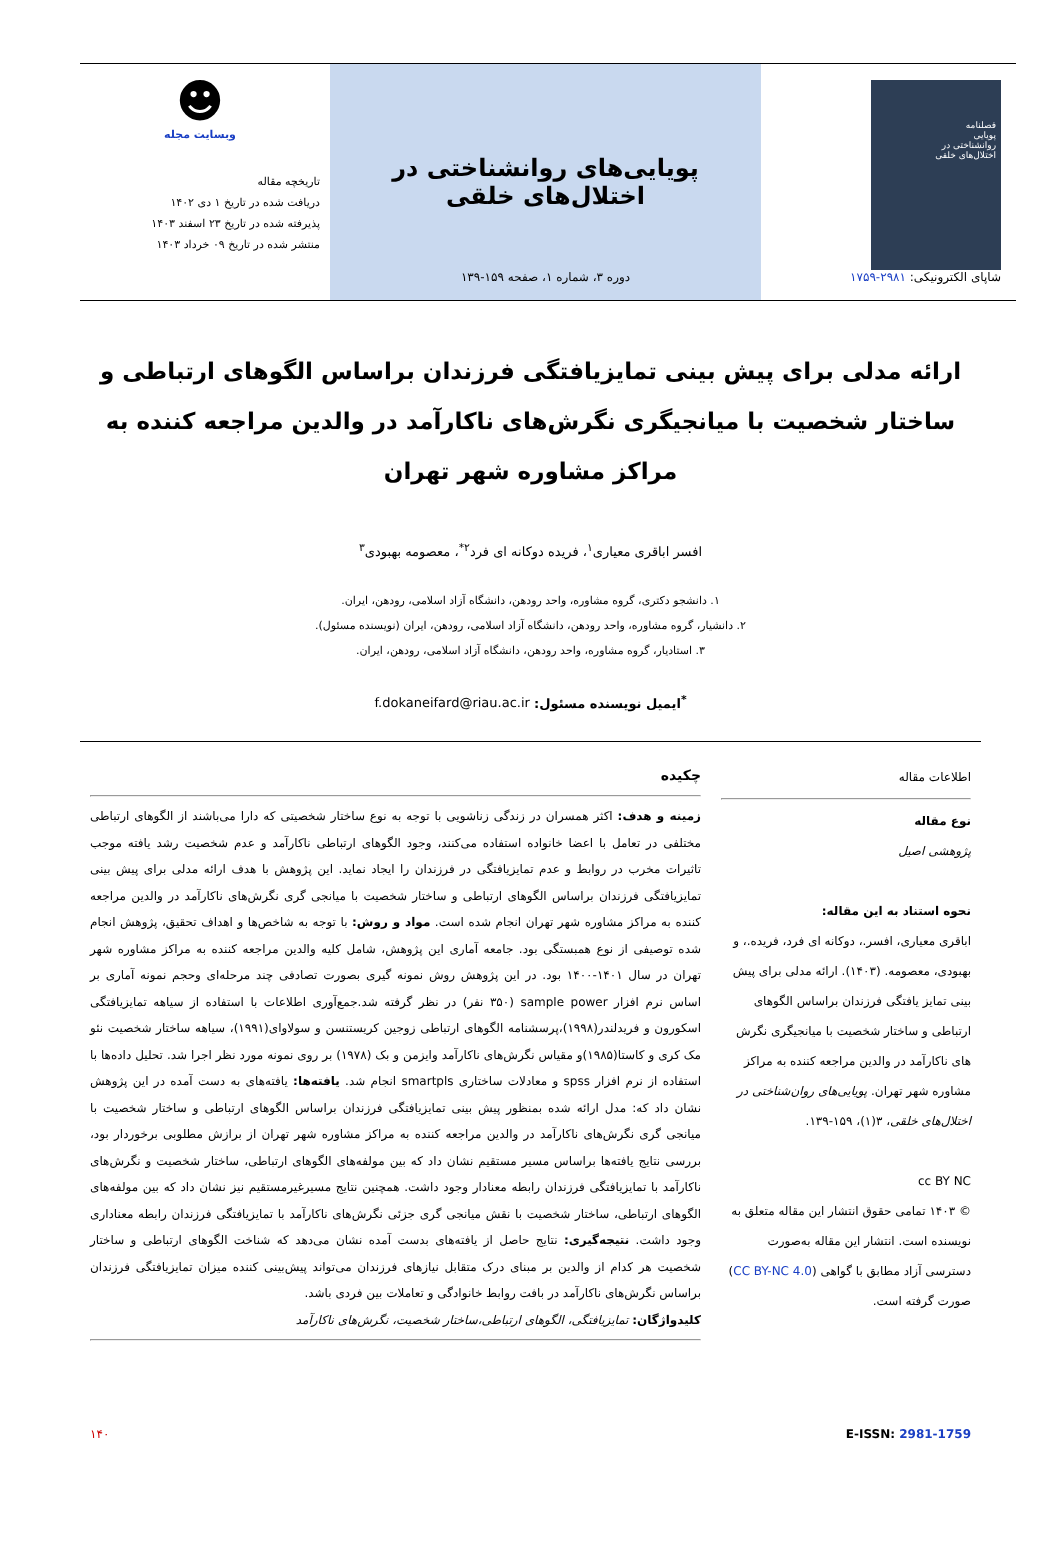فصلنامه
پویایی
روانشناختی در
اختلال‌های خلقی
شاپای الکترونیکی: ۲۹۸۱-۱۷۵۹
پویایی‌های روانشناختی در اختلال‌های خلقی
دوره ۳، شماره ۱، صفحه ۱۵۹-۱۳۹
☻
وبسایت مجله
تاریخچه مقاله
دریافت شده در تاریخ ۱ دی ۱۴۰۲
پذیرفته شده در تاریخ ۲۳ اسفند ۱۴۰۳
منتشر شده در تاریخ ۰۹ خرداد ۱۴۰۳
ارائه مدلی برای پیش بینی تمایزیافتگی فرزندان براساس الگوهای ارتباطی و ساختار شخصیت با میانجیگری نگرش‌های ناکارآمد در والدین مراجعه کننده به مراکز مشاوره شهر تهران
افسر اباقری معیاری<sup>۱</sup>، فریده دوکانه ای فرد<sup>۲*</sup>، معصومه بهبودی<sup>۳</sup>
۱. دانشجو دکتری، گروه مشاوره، واحد رودهن، دانشگاه آزاد اسلامی، رودهن، ایران.
۲. دانشیار، گروه مشاوره، واحد رودهن، دانشگاه آزاد اسلامی، رودهن، ایران (نویسنده مسئول).
۳. استادیار، گروه مشاوره، واحد رودهن، دانشگاه آزاد اسلامی، رودهن، ایران.
<sup>*</sup> ایمیل نویسنده مسئول: f.dokaneifard@riau.ac.ir
اطلاعات مقاله
نوع مقاله
پژوهشی اصیل
نحوه استناد به این مقاله:
اباقری معیاری، افسر.، دوکانه ای فرد، فریده.، و بهبودی، معصومه. (۱۴۰۳). ارائه مدلی برای پیش بینی تمایز یافتگی فرزندان براساس الگوهای ارتباطی و ساختار شخصیت با میانجیگری نگرش های ناکارآمد در والدین مراجعه کننده به مراکز مشاوره شهر تهران. پویایی‌های روان‌شناختی در اختلال‌های خلقی، ۳(۱)، ۱۵۹-۱۳۹.
cc BY NC
© ۱۴۰۳ تمامی حقوق انتشار این مقاله متعلق به نویسنده است. انتشار این مقاله به‌صورت دسترسی آزاد مطابق با گواهی (CC BY-NC 4.0) صورت گرفته است.
چکیده
زمینه و هدف: اکثر همسران در زندگی زناشویی با توجه به نوع ساختار شخصیتی که دارا می‌باشند از الگوهای ارتباطی مختلفی در تعامل با اعضا خانواده استفاده می‌کنند، وجود الگوهای ارتباطی ناکارآمد و عدم شخصیت رشد یافته موجب تاثیرات مخرب در روابط و عدم تمایزیافتگی در فرزندان را ایجاد نماید. این پژوهش با هدف ارائه مدلی برای پیش بینی تمایزیافتگی فرزندان براساس الگوهای ارتباطی و ساختار شخصیت با میانجی گری نگرش‌های ناکارآمد در والدین مراجعه کننده به مراکز مشاوره شهر تهران انجام شده است. مواد و روش: با توجه به شاخص‌ها و اهداف تحقیق، پژوهش انجام شده توصیفی از نوع همبستگی بود. جامعه آماری این پژوهش، شامل کلیه والدین مراجعه کننده به مراکز مشاوره شهر تهران در سال ۱۴۰۱-۱۴۰۰ بود. در این پژوهش روش نمونه گیری بصورت تصادفی چند مرحله‌ای وحجم نمونه آماری بر اساس نرم افزار sample power (۳۵۰ نفر) در نظر گرفته شد.جمع‌آوری اطلاعات با استفاده از سیاهه تمایزیافتگی اسکورون و فریدلندر(۱۹۹۸)،پرسشنامه الگوهای ارتباطی زوجین کریستنسن و سولاوای(۱۹۹۱)، سیاهه ساختار شخصیت نئو مک کری و کاستا(۱۹۸۵)و مقیاس نگرش‌های ناکارآمد وایزمن و بک (۱۹۷۸) بر روی نمونه مورد نظر اجرا شد. تحلیل داده‌ها با استفاده از نرم افزار spss و معادلات ساختاری smartpls انجام شد. یافته‌ها: یافته‌های به دست آمده در این پژوهش نشان داد که: مدل ارائه شده بمنظور پیش بینی تمایزیافتگی فرزندان براساس الگوهای ارتباطی و ساختار شخصیت با میانجی گری نگرش‌های ناکارآمد در والدین مراجعه کننده به مراکز مشاوره شهر تهران از برازش مطلوبی برخوردار بود، بررسی نتایج یافته‌ها براساس مسیر مستقیم نشان داد که بین مولفه‌های الگوهای ارتباطی، ساختار شخصیت و نگرش‌های ناکارآمد با تمایزیافتگی فرزندان رابطه معنادار وجود داشت. همچنین نتایج مسیرغیرمستقیم نیز نشان داد که بین مولفه‌های الگوهای ارتباطی، ساختار شخصیت با نقش میانجی گری جزئی نگرش‌های ناکارآمد با تمایزیافتگی فرزندان رابطه معناداری وجود داشت. نتیجه‌گیری: نتایج حاصل از یافته‌های بدست آمده نشان می‌دهد که شناخت الگوهای ارتباطی و ساختار شخصیت هر کدام از والدین بر مبنای درک متقابل نیازهای فرزندان می‌تواند پیش‌بینی کننده میزان تمایزیافتگی فرزندان براساس نگرش‌های ناکارآمد در بافت روابط خانوادگی و تعاملات بین فردی باشد.
کلیدواژگان: تمایزیافتگی، الگوهای ارتباطی،ساختار شخصیت، نگرش‌های ناکارآمد
E-ISSN: 2981-1759 ۱۴۰